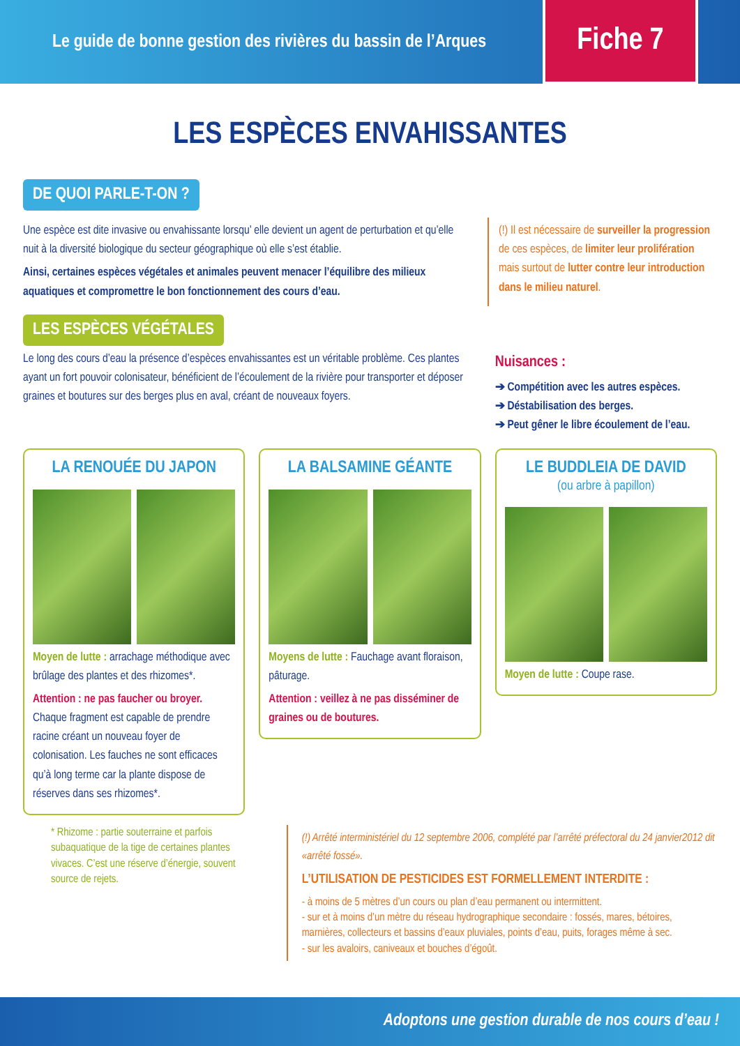Le guide de bonne gestion des rivières du bassin de l’Arques
Fiche 7
LES ESPÈCES ENVAHISSANTES
DE QUOI PARLE-T-ON ?
Une espèce est dite invasive ou envahissante lorsqu’ elle devient un agent de perturbation et qu’elle nuit à la diversité biologique du secteur géographique où elle s’est établie.
Ainsi, certaines espèces végétales et animales peuvent menacer l’équilibre des milieux aquatiques et compromettre le bon fonctionnement des cours d’eau.
(!) Il est nécessaire de surveiller la progression de ces espèces, de limiter leur prolifération mais surtout de lutter contre leur introduction dans le milieu naturel.
LES ESPÈCES VÉGÉTALES
Le long des cours d’eau la présence d’espèces envahissantes est un véritable problème. Ces plantes ayant un fort pouvoir colonisateur, bénéficient de l’écoulement de la rivière pour transporter et déposer graines et boutures sur des berges plus en aval, créant de nouveaux foyers.
Nuisances :
➔ Compétition avec les autres espèces.
➔ Déstabilisation des berges.
➔ Peut gêner le libre écoulement de l’eau.
LA RENOUÉE DU JAPON
Moyen de lutte : arrachage méthodique avec brûlage des plantes et des rhizomes*.
Attention : ne pas faucher ou broyer. Chaque fragment est capable de prendre racine créant un nouveau foyer de colonisation. Les fauches ne sont efficaces qu’à long terme car la plante dispose de réserves dans ses rhizomes*.
LA BALSAMINE GÉANTE
Moyens de lutte : Fauchage avant floraison, pâturage.
Attention : veillez à ne pas disséminer de graines ou de boutures.
LE BUDDLEIA DE DAVID
(ou arbre à papillon)
Moyen de lutte : Coupe rase.
* Rhizome : partie souterraine et parfois subaquatique de la tige de certaines plantes vivaces. C’est une réserve d’énergie, souvent source de rejets.
(!) Arrêté interministériel du 12 septembre 2006, complété par l’arrêté préfectoral du 24 janvier2012 dit «arrêté fossé».
L’UTILISATION DE PESTICIDES EST FORMELLEMENT INTERDITE :
- à moins de 5 mètres d’un cours ou plan d’eau permanent ou intermittent.
- sur et à moins d’un mètre du réseau hydrographique secondaire : fossés, mares, bétoires, marnières, collecteurs et bassins d’eaux pluviales, points d’eau, puits, forages même à sec.
- sur les avaloirs, caniveaux et bouches d’égoût.
Adoptons une gestion durable de nos cours d’eau !